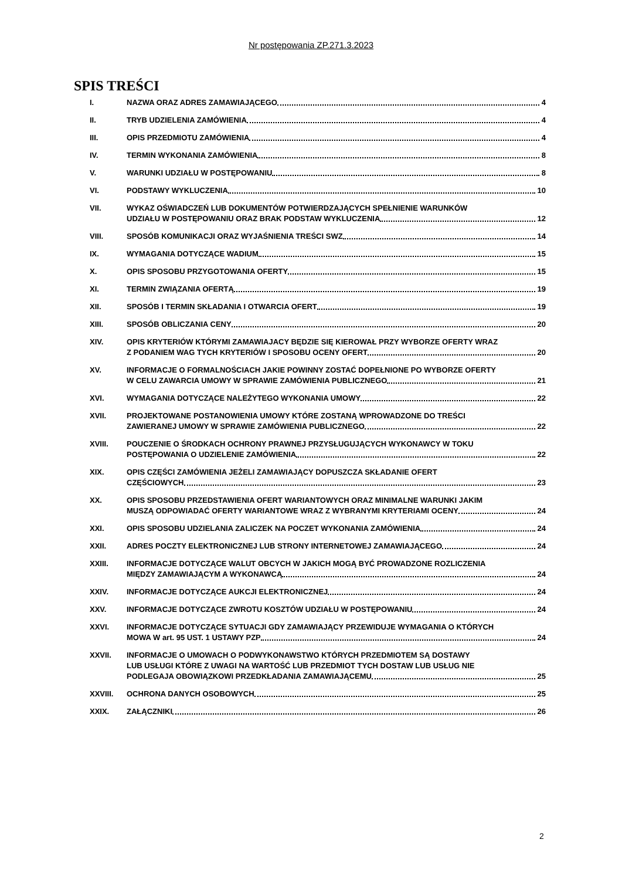Nr postępowania ZP.271.3.2023
SPIS TREŚCI
I. NAZWA ORAZ ADRES ZAMAWIAJĄCEGO 4
II. TRYB UDZIELENIA ZAMÓWIENIA 4
III. OPIS PRZEDMIOTU ZAMÓWIENIA 4
IV. TERMIN WYKONANIA ZAMÓWIENIA 8
V. WARUNKI UDZIAŁU W POSTĘPOWANIU 8
VI. PODSTAWY WYKLUCZENIA 10
VII. WYKAZ OŚWIADCZEŃ LUB DOKUMENTÓW POTWIERDZAJĄCYCH SPEŁNIENIE WARUNKÓW
UDZIAŁU W POSTĘPOWANIU ORAZ BRAK PODSTAW WYKLUCZENIA 12
VIII. SPOSÓB KOMUNIKACJI ORAZ WYJAŚNIENIA TREŚCI SWZ 14
IX. WYMAGANIA DOTYCZĄCE WADIUM 15
X. OPIS SPOSOBU PRZYGOTOWANIA OFERTY 15
XI. TERMIN ZWIĄZANIA OFERTĄ 19
XII. SPOSÓB I TERMIN SKŁADANIA I OTWARCIA OFERT 19
XIII. SPOSÓB OBLICZANIA CENY 20
XIV. OPIS KRYTERIÓW KTÓRYMI ZAMAWIAJACY BĘDZIE SIĘ KIEROWAŁ PRZY WYBORZE OFERTY WRAZ
Z PODANIEM WAG TYCH KRYTERIÓW I SPOSOBU OCENY OFERT 20
XV. INFORMACJE O FORMALNOŚCIACH JAKIE POWINNY ZOSTAĆ DOPEŁNIONE PO WYBORZE OFERTY
W CELU ZAWARCIA UMOWY W SPRAWIE ZAMÓWIENIA PUBLICZNEGO 21
XVI. WYMAGANIA DOTYCZĄCE NALEŻYTEGO WYKONANIA UMOWY 22
XVII. PROJEKTOWANE POSTANOWIENIA UMOWY KTÓRE ZOSTANĄ WPROWADZONE DO TREŚCI
ZAWIERANEJ UMOWY W SPRAWIE ZAMÓWIENIA PUBLICZNEGO 22
XVIII. POUCZENIE O ŚRODKACH OCHRONY PRAWNEJ PRZYSŁUGUJĄCYCH WYKONAWCY W TOKU
POSTĘPOWANIA O UDZIELENIE ZAMÓWIENIA 22
XIX. OPIS CZĘŚCI ZAMÓWIENIA JEŻELI ZAMAWIAJĄCY DOPUSZCZA SKŁADANIE OFERT
CZĘŚCIOWYCH 23
XX. OPIS SPOSOBU PRZEDSTAWIENIA OFERT WARIANTOWYCH ORAZ MINIMALNE WARUNKI JAKIM
MUSZĄ ODPOWIADAĆ OFERTY WARIANTOWE WRAZ Z WYBRANYMI KRYTERIAMI OCENY 24
XXI. OPIS SPOSOBU UDZIELANIA ZALICZEK NA POCZET WYKONANIA ZAMÓWIENIA 24
XXII. ADRES POCZTY ELEKTRONICZNEJ LUB STRONY INTERNETOWEJ ZAMAWIAJĄCEGO 24
XXIII. INFORMACJE DOTYCZĄCE WALUT OBCYCH W JAKICH MOGĄ BYĆ PROWADZONE ROZLICZENIA
MIĘDZY ZAMAWIAJĄCYM A WYKONAWCĄ 24
XXIV. INFORMACJE DOTYCZĄCE AUKCJI ELEKTRONICZNEJ 24
XXV. INFORMACJE DOTYCZĄCE ZWROTU KOSZTÓW UDZIAŁU W POSTĘPOWANIU 24
XXVI. INFORMACJE DOTYCZĄCE SYTUACJI GDY ZAMAWIAJĄCY PRZEWIDUJE WYMAGANIA O KTÓRYCH
MOWA W art. 95 UST. 1 USTAWY PZP 24
XXVII. INFORMACJE O UMOWACH O PODWYKONAWSTWO KTÓRYCH PRZEDMIOTEM SĄ DOSTAWY
LUB USŁUGI KTÓRE Z UWAGI NA WARTOŚĆ LUB PRZEDMIOT TYCH DOSTAW LUB USŁUG NIE
PODLEGAJA OBOWIĄZKOWI PRZEDKŁADANIA ZAMAWIAJĄCEMU 25
XXVIII. OCHRONA DANYCH OSOBOWYCH 25
XXIX. ZAŁĄCZNIKI 26
2